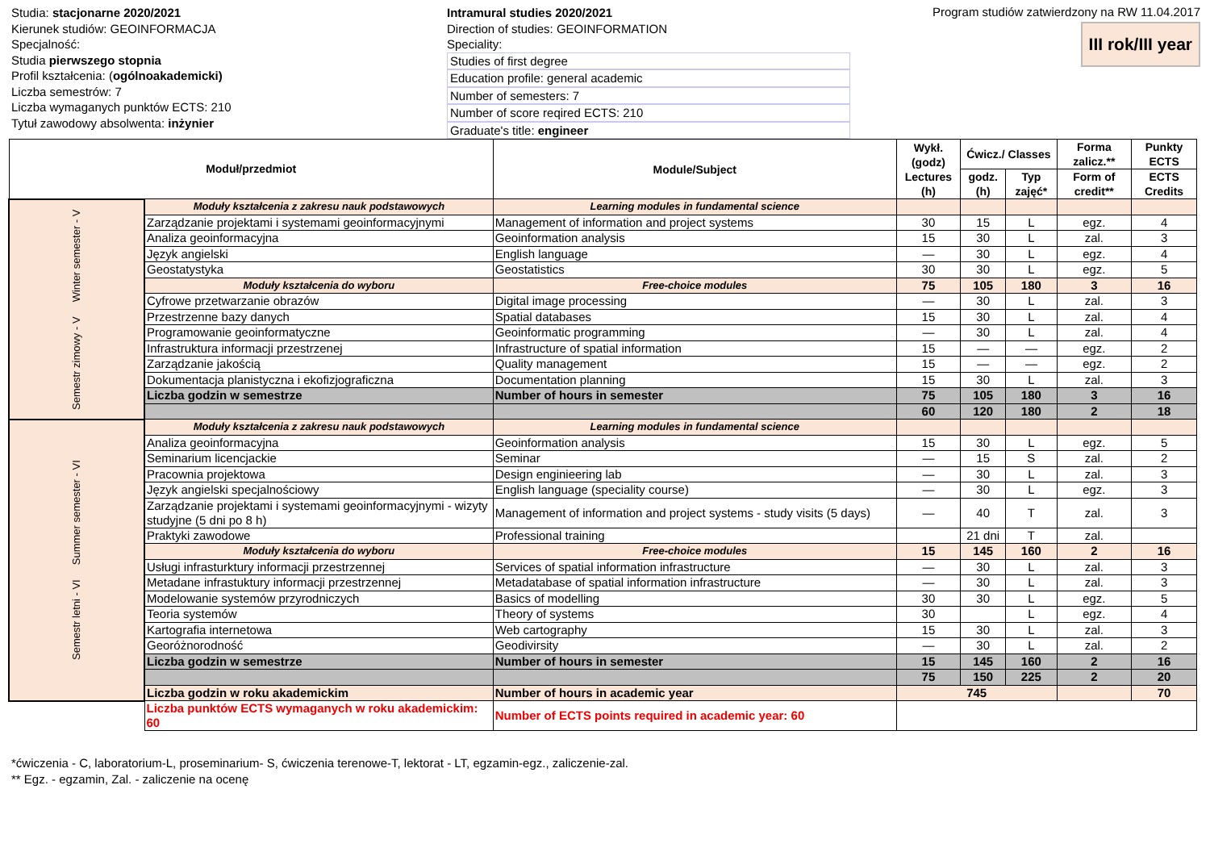Studia: stacjonarne 2020/2021
Kierunek studiów: GEOINFORMACJA
Specjalność:
Studia pierwszego stopnia
Profil kształcenia: (ogólnoakademicki)
Liczba semestrów: 7
Liczba wymaganych punktów ECTS: 210
Tytuł zawodowy absolwenta: inżynier
Intramural studies 2020/2021
Direction of studies: GEOINFORMATION
Speciality:
Studies of first degree
Education profile: general academic
Number of semesters: 7
Number of score reqired ECTS: 210
Graduate's title: engineer
Program studiów zatwierdzony na RW 11.04.2017
III rok/III year
| Moduł/przedmiot | | Module/Subject | Wykł. (godz) Lectures (h) | Ćwicz./ Classes | | Forma zalicz.** | Punkty ECTS |
| --- | --- | --- | --- | --- | --- | --- | --- |
| | | | | godz. (h) | Typ zajęć* | Form of credit** | ECTS Credits |
| Semestr zimowy - V Winter semester - V | Moduły kształcenia z zakresu nauk podstawowych | Learning modules in fundamental science | | | | | |
| | Zarządzanie projektami i systemami geoinformacyjnymi | Management of information and project systems | 30 | 15 | L | egz. | 4 |
| | Analiza geoinformacyjna | Geoinformation analysis | 15 | 30 | L | zal. | 3 |
| | Język angielski | English language | — | 30 | L | egz. | 4 |
| | Geostatystyka | Geostatistics | 30 | 30 | L | egz. | 5 |
| | Moduły kształcenia do wyboru | Free-choice modules | 75 | 105 | 180 | 3 | 16 |
| | Cyfrowe przetwarzanie obrazów | Digital image processing | — | 30 | L | zal. | 3 |
| | Przestrzenne bazy danych | Spatial databases | 15 | 30 | L | zal. | 4 |
| | Programowanie geoinformatyczne | Geoinformatic programming | — | 30 | L | zal. | 4 |
| | Infrastruktura informacji przestrzenej | Infrastructure of spatial information | 15 | — | — | egz. | 2 |
| | Zarządzanie jakością | Quality management | 15 | — | — | egz. | 2 |
| | Dokumentacja planistyczna i ekofizjograficzna | Documentation planning | 15 | 30 | L | zal. | 3 |
| | Liczba godzin w semestrze | Number of hours in semester | 75 | 105 | 180 | 3 | 16 |
| | | | 60 | 120 | 180 | 2 | 18 |
| Semestr letni - VI Summer semester - VI | Moduły kształcenia z zakresu nauk podstawowych | Learning modules in fundamental science | | | | | |
| | Analiza geoinformacyjna | Geoinformation analysis | 15 | 30 | L | egz. | 5 |
| | Seminarium licencjackie | Seminar | — | 15 | S | zal. | 2 |
| | Pracownia projektowa | Design enginieering lab | — | 30 | L | zal. | 3 |
| | Język angielski specjalnościowy | English language (speciality course) | — | 30 | L | egz. | 3 |
| | Zarządzanie projektami i systemami geoinformacyjnymi - wizyty studyjne (5 dni po 8 h) | Management of information and project systems - study visits (5 days) | — | 40 | T | zal. | 3 |
| | Praktyki zawodowe | Professional training | | 21 dni | T | zal. | |
| | Moduły kształcenia do wyboru | Free-choice modules | 15 | 145 | 160 | 2 | 16 |
| | Usługi infrasturktury informacji przestrzennej | Services of spatial information infrastructure | — | 30 | L | zal. | 3 |
| | Metadane infrastuktury informacji przestrzennej | Metadatabase of spatial information infrastructure | — | 30 | L | zal. | 3 |
| | Modelowanie systemów przyrodniczych | Basics of modelling | 30 | 30 | L | egz. | 5 |
| | Teoria systemów | Theory of systems | 30 | | L | egz. | 4 |
| | Kartografia internetowa | Web cartography | 15 | 30 | L | zal. | 3 |
| | Georóżnorodność | Geodivirsity | — | 30 | L | zal. | 2 |
| | Liczba godzin w semestrze | Number of hours in semester | 15 | 145 | 160 | 2 | 16 |
| | | | 75 | 150 | 225 | 2 | 20 |
| | Liczba godzin w roku akademickim | Number of hours in academic year | 745 | | | | 70 |
| | Liczba punktów ECTS wymaganych w roku akademickim: 60 | Number of ECTS points required in academic year: 60 | | | | | |
*ćwiczenia - C, laboratorium-L, proseminarium- S, ćwiczenia terenowe-T, lektorat - LT, egzamin-egz., zaliczenie-zal.
** Egz. - egzamin, Zal. - zaliczenie na ocenę